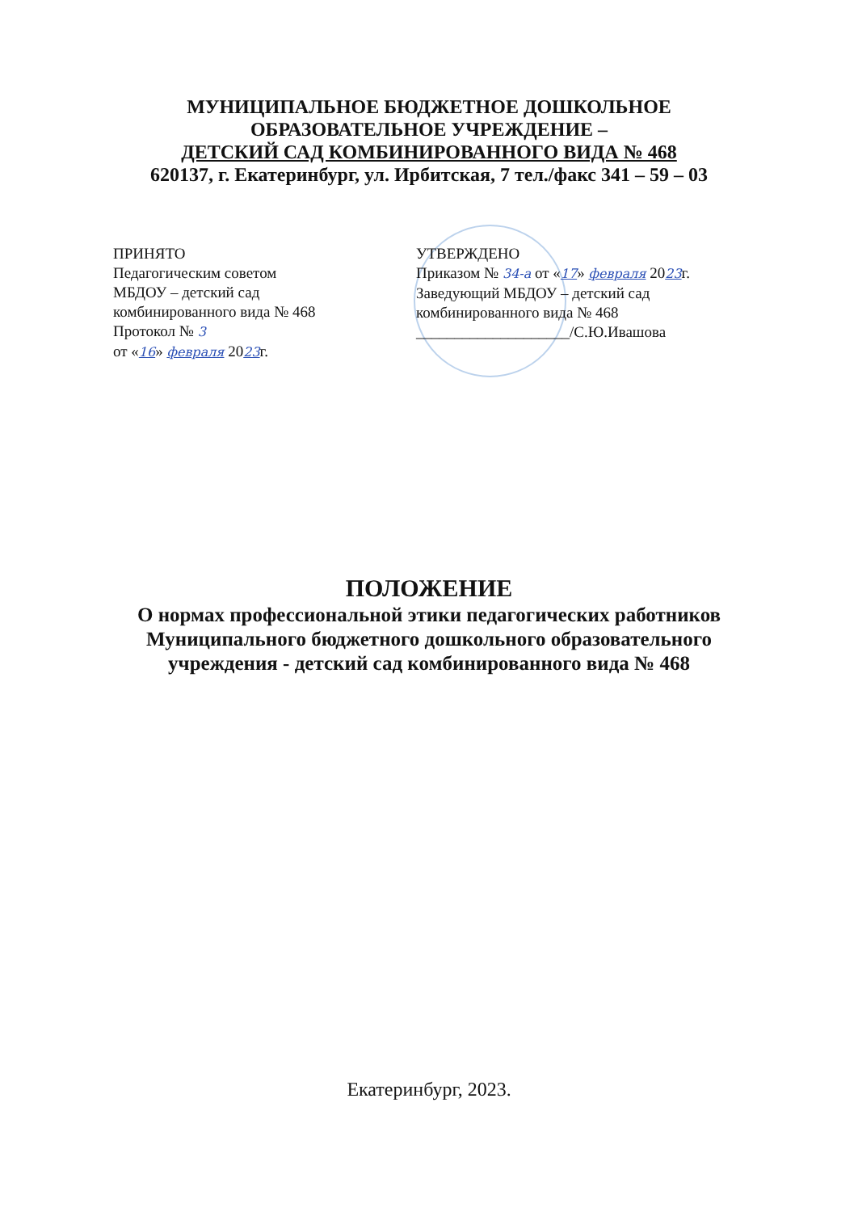МУНИЦИПАЛЬНОЕ БЮДЖЕТНОЕ ДОШКОЛЬНОЕ
ОБРАЗОВАТЕЛЬНОЕ УЧРЕЖДЕНИЕ –
ДЕТСКИЙ САД КОМБИНИРОВАННОГО ВИДА № 468
620137, г. Екатеринбург, ул. Ирбитская, 7 тел./факс 341 – 59 – 03
ПРИНЯТО
Педагогическим советом
МБДОУ – детский сад
комбинированного вида № 468
Протокол № 3
от «16» февраля 2023г.
УТВЕРЖДЕНО
Приказом № 34-а от «17» февраля 2023г.
Заведующий МБДОУ – детский сад
комбинированного вида № 468
____________________/С.Ю.Ивашова
ПОЛОЖЕНИЕ
О нормах профессиональной этики педагогических работников
Муниципального бюджетного дошкольного образовательного
учреждения - детский сад комбинированного вида № 468
Екатеринбург, 2023.